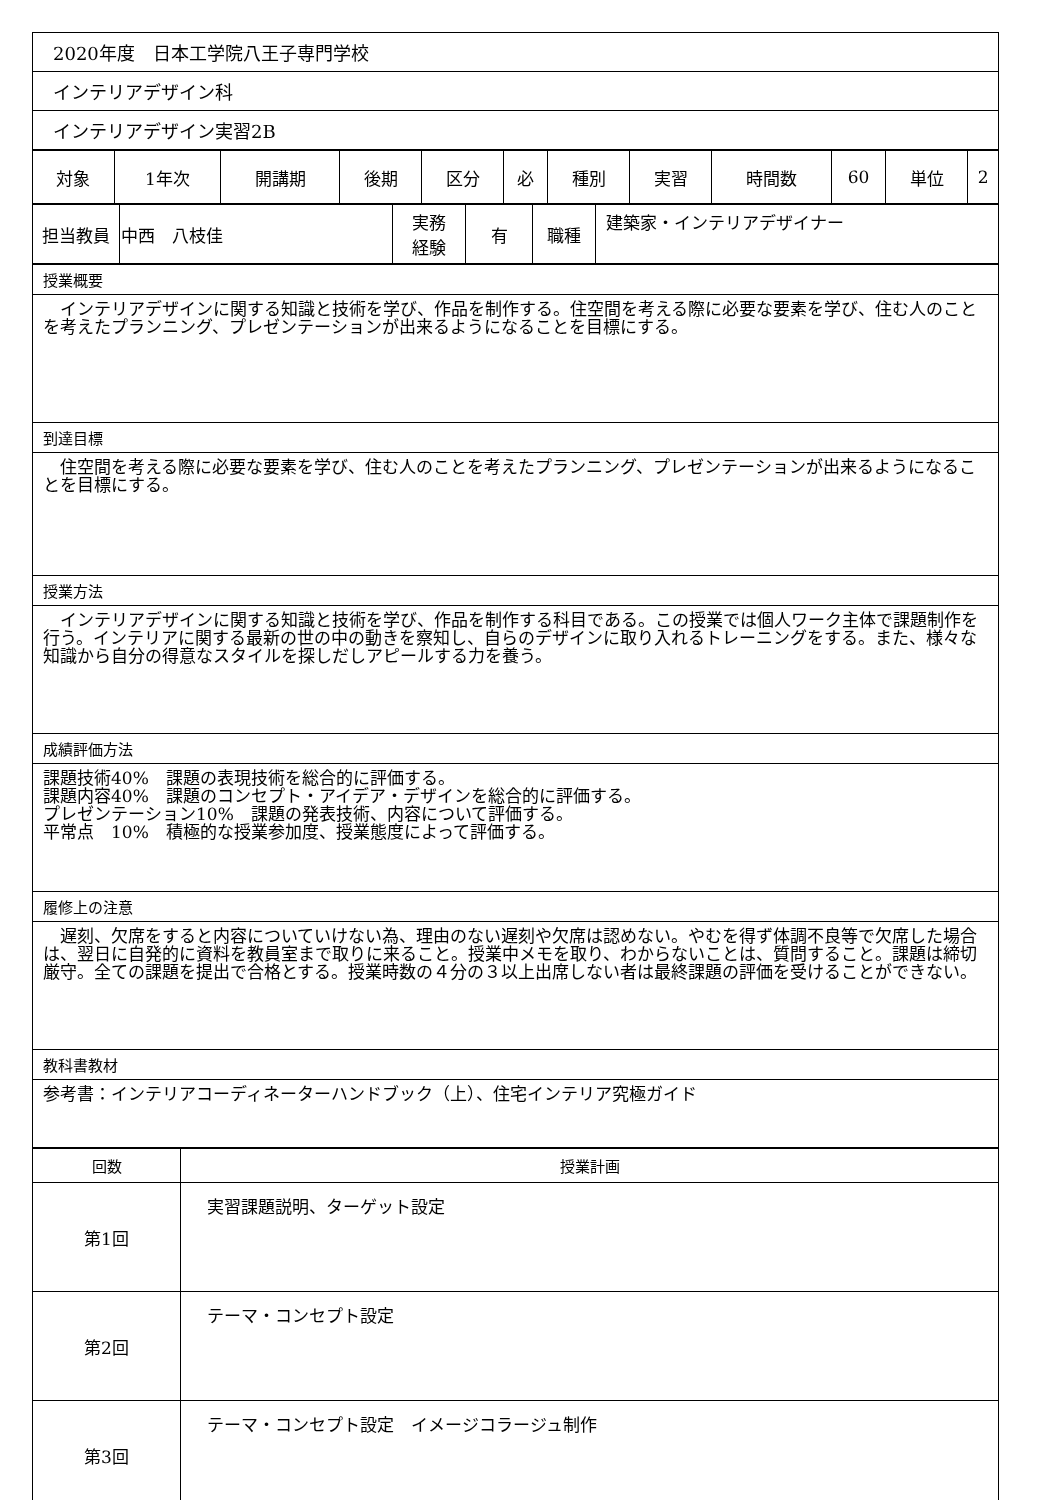| 2020年度 日本工学院八王子専門学校 |
| インテリアデザイン科 |
| インテリアデザイン実習2B |
| 対象 | 1年次 | 開講期 | 後期 | 区分 | 必 | 種別 | 実習 | 時間数 | 60 | 単位 | 2 |
| 担当教員 | 中西 八枝佳 | 実務 経験 | 有 | 職種 | 建築家・インテリアデザイナー |
| 授業概要 |
| インテリアデザインに関する知識と技術を学び、作品を制作する。住空間を考える際に必要な要素を学び、住む人のことを考えたプランニング、プレゼンテーションが出来るようになることを目標にする。 |
| 到達目標 |
| 住空間を考える際に必要な要素を学び、住む人のことを考えたプランニング、プレゼンテーションが出来るようになることを目標にする。 |
| 授業方法 |
| インテリアデザインに関する知識と技術を学び、作品を制作する科目である。この授業では個人ワーク主体で課題制作を行う。インテリアに関する最新の世の中の動きを察知し、自らのデザインに取り入れるトレーニングをする。また、様々な知識から自分の得意なスタイルを探しだしアピールする力を養う。 |
| 成績評価方法 |
| 課題技術40% 課題の表現技術を総合的に評価する。 課題内容40% 課題のコンセプト・アイデア・デザインを総合的に評価する。 プレゼンテーション10% 課題の発表技術、内容について評価する。 平常点 10% 積極的な授業参加度、授業態度によって評価する。 |
| 履修上の注意 |
| 遅刻、欠席をすると内容についていけない為、理由のない遅刻や欠席は認めない。やむを得ず体調不良等で欠席した場合は、翌日に自発的に資料を教員室まで取りに来ること。授業中メモを取り、わからないことは、質問すること。課題は締切厳守。全ての課題を提出で合格とする。授業時数の４分の３以上出席しない者は最終課題の評価を受けることができない。 |
| 教科書教材 |
| 参考書：インテリアコーディネーターハンドブック（上）、住宅インテリア究極ガイド |
| 回数 | 授業計画 |
| --- | --- |
| 第1回 | 実習課題説明、ターゲット設定 |
| 第2回 | テーマ・コンセプト設定 |
| 第3回 | テーマ・コンセプト設定 イメージコラージュ制作 |